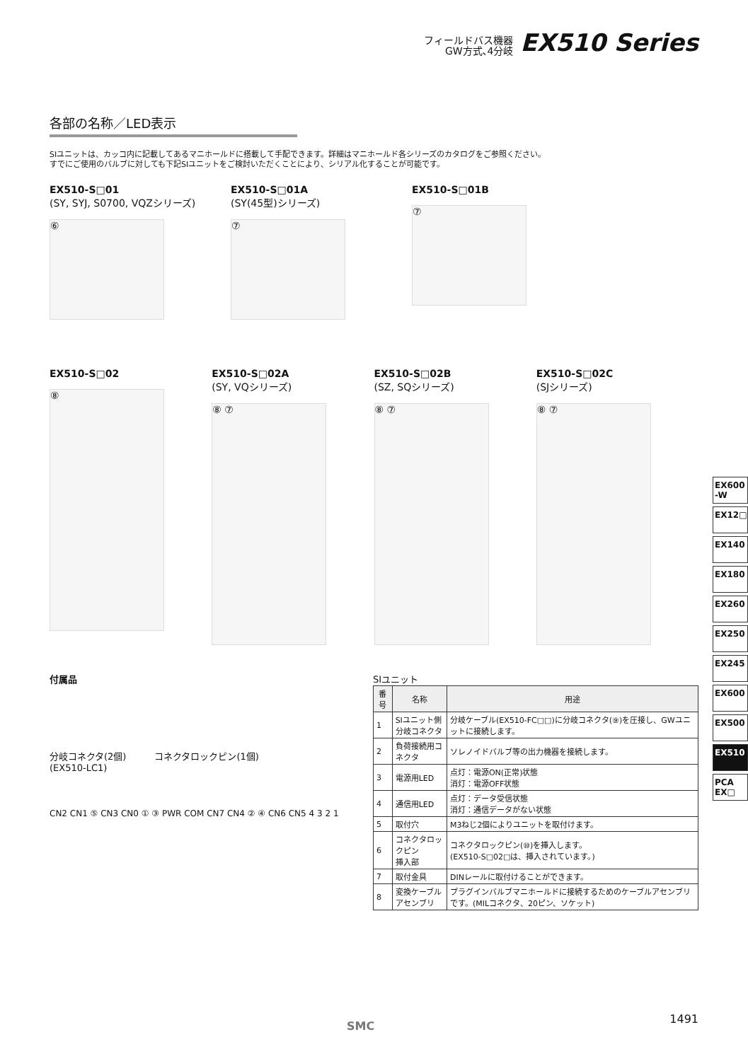フィールドバス機器
GW方式､4分岐
EX510 Series
各部の名称／LED表示
SIユニットは、カッコ内に記載してあるマニホールドに搭載して手配できます。詳細はマニホールド各シリーズのカタログをご参照ください。
すでにご使用のバルブに対しても下記SIユニットをご検討いただくことにより、シリアル化することが可能です。
EX510-S□01
(SY, SYJ, S0700, VQZシリーズ)
⑥
EX510-S□01A
(SY(45型)シリーズ)
⑦
EX510-S□01B
⑦
EX510-S□02
⑧
EX510-S□02A
(SY, VQシリーズ)
⑧ ⑦
EX510-S□02B
(SZ, SQシリーズ)
⑧ ⑦
EX510-S□02C
(SJシリーズ)
⑧ ⑦
付属品
分岐コネクタ(2個)
(EX510-LC1)
コネクタロックピン(1個)
CN2 CN1 ⑤ CN3 CN0 ① ③ PWR COM CN7 CN4 ② ④ CN6 CN5 4 3 2 1
SIユニット
| 番号 | 名称 | 用途 |
| --- | --- | --- |
| 1 | SIユニット側 分岐コネクタ | 分岐ケーブル(EX510-FC□□)に分岐コネクタ(⑨)を圧接し、GWユニットに接続します。 |
| 2 | 負荷接続用コネクタ | ソレノイドバルブ等の出力機器を接続します。 |
| 3 | 電源用LED | 点灯：電源ON(正常)状態 消灯：電源OFF状態 |
| 4 | 通信用LED | 点灯：データ受信状態 消灯：通信データがない状態 |
| 5 | 取付穴 | M3ねじ2個によりユニットを取付けます。 |
| 6 | コネクタロックピン 挿入部 | コネクタロックピン(⑩)を挿入します。 (EX510-S□02□は、挿入されています。) |
| 7 | 取付金具 | DINレールに取付けることができます。 |
| 8 | 変換ケーブル アセンブリ | プラグインバルブマニホールドに接続するためのケーブルアセンブリです。(MILコネクタ、20ピン、ソケット) |
EX600 -W
EX12□
EX140
EX180
EX260
EX250
EX245
EX600
EX500
EX510
PCA EX□
SMC
1491